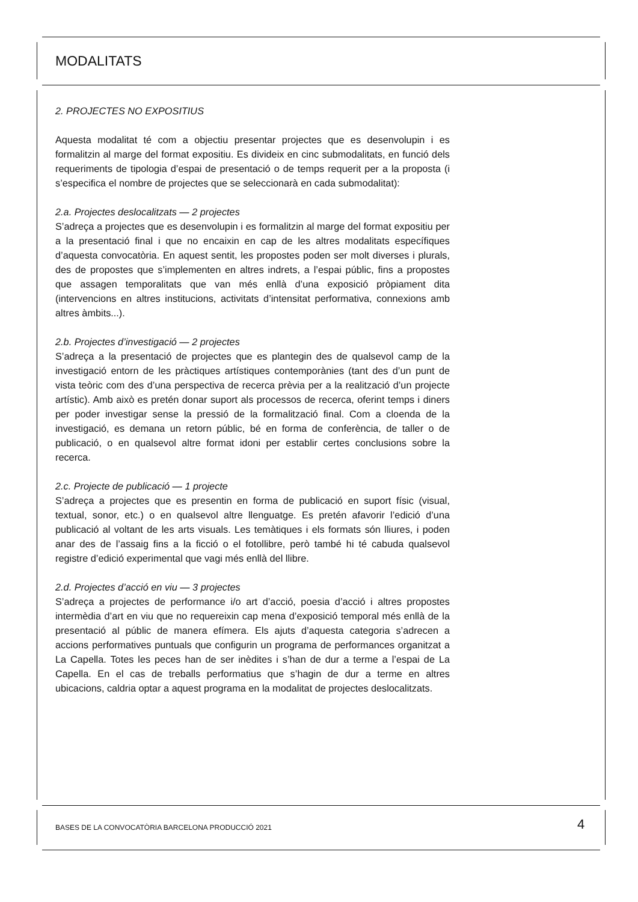MODALITATS
2. PROJECTES NO EXPOSITIUS
Aquesta modalitat té com a objectiu presentar projectes que es desenvolupin i es formalitzin al marge del format expositiu. Es divideix en cinc submodalitats, en funció dels requeriments de tipologia d’espai de presentació o de temps requerit per a la proposta (i s’especifica el nombre de projectes que se seleccionarà en cada submodalitat):
2.a. Projectes deslocalitzats — 2 projectes
S’adreça a projectes que es desenvolupin i es formalitzin al marge del format expositiu per a la presentació final i que no encaixin en cap de les altres modalitats específiques d’aquesta convocatòria. En aquest sentit, les propostes poden ser molt diverses i plurals, des de propostes que s’implementen en altres indrets, a l’espai públic, fins a propostes que assagen temporalitats que van més enllà d’una exposició pròpiament dita (intervencions en altres institucions, activitats d’intensitat performativa, connexions amb altres àmbits...).
2.b. Projectes d’investigació — 2 projectes
S’adreça a la presentació de projectes que es plantegin des de qualsevol camp de la investigació entorn de les pràctiques artístiques contemporànies (tant des d’un punt de vista teòric com des d’una perspectiva de recerca prèvia per a la realització d’un projecte artístic). Amb això es pretén donar suport als processos de recerca, oferint temps i diners per poder investigar sense la pressió de la formalització final. Com a cloenda de la investigació, es demana un retorn públic, bé en forma de conferència, de taller o de publicació, o en qualsevol altre format idoni per establir certes conclusions sobre la recerca.
2.c. Projecte de publicació — 1 projecte
S’adreça a projectes que es presentin en forma de publicació en suport físic (visual, textual, sonor, etc.) o en qualsevol altre llenguatge. Es pretén afavorir l’edició d’una publicació al voltant de les arts visuals. Les temàtiques i els formats són lliures, i poden anar des de l’assaig fins a la ficció o el fotollibre, però també hi té cabuda qualsevol registre d’edició experimental que vagi més enllà del llibre.
2.d. Projectes d’acció en viu — 3 projectes
S’adreça a projectes de performance i/o art d’acció, poesia d’acció i altres propostes intermèdia d’art en viu que no requereixin cap mena d’exposició temporal més enllà de la presentació al públic de manera efímera. Els ajuts d’aquesta categoria s’adrecen a accions performatives puntuals que configurin un programa de performances organitzat a La Capella. Totes les peces han de ser inèdites i s’han de dur a terme a l’espai de La Capella. En el cas de treballs performatius que s’hagin de dur a terme en altres ubicacions, caldria optar a aquest programa en la modalitat de projectes deslocalitzats.
BASES DE LA CONVOCATÒRIA BARCELONA PRODUCCIÓ 2021
4